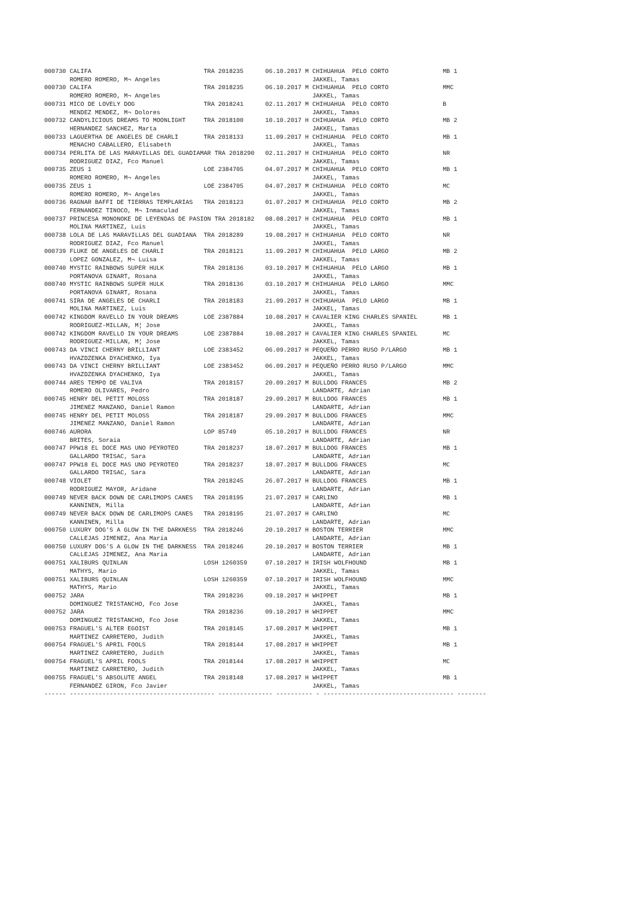000730 CALIFA                               TRA 2018235      06.10.2017 M CHIHUAHUA  PELO CORTO               MB 1
       ROMERO ROMERO, M¬ Angeles                                          JAKKEL, Tamas
000730 CALIFA                               TRA 2018235      06.10.2017 M CHIHUAHUA  PELO CORTO               MMC
       ROMERO ROMERO, M¬ Angeles                                          JAKKEL, Tamas
000731 MICO DE LOVELY DOG                   TRA 2018241      02.11.2017 M CHIHUAHUA  PELO CORTO               B
       MENDEZ MENDEZ, M¬ Dolores                                          JAKKEL, Tamas
000732 CANDYLICIOUS DREAMS TO MOONLIGHT     TRA 2018100      10.10.2017 H CHIHUAHUA  PELO CORTO               MB 2
       HERNANDEZ SANCHEZ, Marta                                           JAKKEL, Tamas
000733 LAGUERTHA DE ANGELES DE CHARLI       TRA 2018133      11.09.2017 H CHIHUAHUA  PELO CORTO               MB 1
       MENACHO CABALLERO, Elisabeth                                       JAKKEL, Tamas
000734 PERLITA DE LAS MARAVILLAS DEL GUADIAMAR TRA 2018290   02.11.2017 H CHIHUAHUA  PELO CORTO               NR
       RODRIGUEZ DIAZ, Fco Manuel                                         JAKKEL, Tamas
000735 ZEUS 1                               LOE 2384705      04.07.2017 M CHIHUAHUA  PELO CORTO               MB 1
       ROMERO ROMERO, M¬ Angeles                                          JAKKEL, Tamas
000735 ZEUS 1                               LOE 2384705      04.07.2017 M CHIHUAHUA  PELO CORTO               MC
       ROMERO ROMERO, M¬ Angeles                                          JAKKEL, Tamas
000736 RAGNAR BAFFI DE TIERRAS TEMPLARIAS   TRA 2018123      01.07.2017 M CHIHUAHUA  PELO CORTO               MB 2
       FERNANDEZ TINOCO, M¬ Inmaculad                                     JAKKEL, Tamas
000737 PRINCESA MONONOKE DE LEYENDAS DE PASION TRA 2018182   08.08.2017 H CHIHUAHUA  PELO CORTO               MB 1
       MOLINA MARTINEZ, Luis                                              JAKKEL, Tamas
000738 LOLA DE LAS MARAVILLAS DEL GUADIANA  TRA 2018289      19.08.2017 H CHIHUAHUA  PELO CORTO               NR
       RODRIGUEZ DIAZ, Fco Manuel                                         JAKKEL, Tamas
000739 FLUKE DE ANGELES DE CHARLI           TRA 2018121      11.09.2017 M CHIHUAHUA  PELO LARGO               MB 2
       LOPEZ GONZALEZ, M¬ Luisa                                           JAKKEL, Tamas
000740 MYSTIC RAINBOWS SUPER HULK           TRA 2018136      03.10.2017 M CHIHUAHUA  PELO LARGO               MB 1
       PORTANOVA GINART, Rosana                                           JAKKEL, Tamas
000740 MYSTIC RAINBOWS SUPER HULK           TRA 2018136      03.10.2017 M CHIHUAHUA  PELO LARGO               MMC
       PORTANOVA GINART, Rosana                                           JAKKEL, Tamas
000741 SIRA DE ANGELES DE CHARLI            TRA 2018183      21.09.2017 H CHIHUAHUA  PELO LARGO               MB 1
       MOLINA MARTINEZ, Luis                                              JAKKEL, Tamas
000742 KINGDOM RAVELLO IN YOUR DREAMS       LOE 2387884      10.08.2017 H CAVALIER KING CHARLES SPANIEL       MB 1
       RODRIGUEZ-MILLAN, M¦ Jose                                          JAKKEL, Tamas
000742 KINGDOM RAVELLO IN YOUR DREAMS       LOE 2387884      10.08.2017 H CAVALIER KING CHARLES SPANIEL       MC
       RODRIGUEZ-MILLAN, M¦ Jose                                          JAKKEL, Tamas
000743 DA VINCI CHERNY BRILLIANT            LOE 2383452      06.09.2017 H PEQUEÑO PERRO RUSO P/LARGO          MB 1
       HVAZDZENKA DYACHENKO, Iya                                          JAKKEL, Tamas
000743 DA VINCI CHERNY BRILLIANT            LOE 2383452      06.09.2017 H PEQUEÑO PERRO RUSO P/LARGO          MMC
       HVAZDZENKA DYACHENKO, Iya                                          JAKKEL, Tamas
000744 ARES TEMPO DE VALIVA                 TRA 2018157      20.09.2017 M BULLDOG FRANCES                     MB 2
       ROMERO OLIVARES, Pedro                                             LANDARTE, Adrian
000745 HENRY DEL PETIT MOLOSS               TRA 2018187      29.09.2017 M BULLDOG FRANCES                     MB 1
       JIMENEZ MANZANO, Daniel Ramon                                      LANDARTE, Adrian
000745 HENRY DEL PETIT MOLOSS               TRA 2018187      29.09.2017 M BULLDOG FRANCES                     MMC
       JIMENEZ MANZANO, Daniel Ramon                                      LANDARTE, Adrian
000746 AURORA                               LOP 85749        05.10.2017 H BULLDOG FRANCES                     NR
       BRITES, Soraia                                                     LANDARTE, Adrian
000747 PPW18 EL DOCE MAS UNO PEYROTEO       TRA 2018237      18.07.2017 M BULLDOG FRANCES                     MB 1
       GALLARDO TRISAC, Sara                                              LANDARTE, Adrian
000747 PPW18 EL DOCE MAS UNO PEYROTEO       TRA 2018237      18.07.2017 M BULLDOG FRANCES                     MC
       GALLARDO TRISAC, Sara                                              LANDARTE, Adrian
000748 VIOLET                               TRA 2018245      26.07.2017 H BULLDOG FRANCES                     MB 1
       RODRIGUEZ MAYOR, Aridane                                           LANDARTE, Adrian
000749 NEVER BACK DOWN DE CARLIMOPS CANES   TRA 2018195      21.07.2017 H CARLINO                             MB 1
       KANNINEN, Milla                                                    LANDARTE, Adrian
000749 NEVER BACK DOWN DE CARLIMOPS CANES   TRA 2018195      21.07.2017 H CARLINO                             MC
       KANNINEN, Milla                                                    LANDARTE, Adrian
000750 LUXURY DOG'S A GLOW IN THE DARKNESS  TRA 2018246      20.10.2017 H BOSTON TERRIER                      MMC
       CALLEJAS JIMENEZ, Ana Maria                                        LANDARTE, Adrian
000750 LUXURY DOG'S A GLOW IN THE DARKNESS  TRA 2018246      20.10.2017 H BOSTON TERRIER                      MB 1
       CALLEJAS JIMENEZ, Ana Maria                                        LANDARTE, Adrian
000751 XALIBURS QUINLAN                     LOSH 1260359     07.10.2017 H IRISH WOLFHOUND                     MB 1
       MATHYS, Mario                                                      JAKKEL, Tamas
000751 XALIBURS QUINLAN                     LOSH 1260359     07.10.2017 H IRISH WOLFHOUND                     MMC
       MATHYS, Mario                                                      JAKKEL, Tamas
000752 JARA                                 TRA 2018236      09.10.2017 H WHIPPET                             MB 1
       DOMINGUEZ TRISTANCHO, Fco Jose                                     JAKKEL, Tamas
000752 JARA                                 TRA 2018236      09.10.2017 H WHIPPET                             MMC
       DOMINGUEZ TRISTANCHO, Fco Jose                                     JAKKEL, Tamas
000753 FRAGUEL'S ALTER EGOIST               TRA 2018145      17.08.2017 M WHIPPET                             MB 1
       MARTINEZ CARRETERO, Judith                                         JAKKEL, Tamas
000754 FRAGUEL'S APRIL FOOLS                TRA 2018144      17.08.2017 H WHIPPET                             MB 1
       MARTINEZ CARRETERO, Judith                                         JAKKEL, Tamas
000754 FRAGUEL'S APRIL FOOLS                TRA 2018144      17.08.2017 H WHIPPET                             MC
       MARTINEZ CARRETERO, Judith                                         JAKKEL, Tamas
000755 FRAGUEL'S ABSOLUTE ANGEL             TRA 2018148      17.08.2017 H WHIPPET                             MB 1
       FERNANDEZ GIRON, Fco Javier                                        JAKKEL, Tamas
------ ---------------------------------------- --------------- ---------- - ------------------------------------ --------